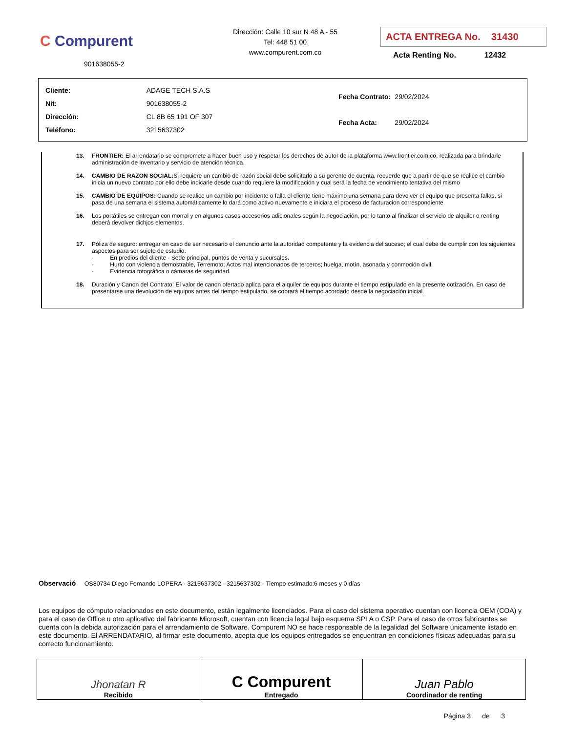C Compurent
901638055-2
Dirección: Calle 10 sur N 48 A - 55
Tel: 448 51 00
www.compurent.com.co
ACTA ENTREGA No. 31430
Acta Renting No. 12432
| Cliente: | ADAGE TECH S.A.S |
| Nit: | 901638055-2 |
| Dirección: | CL 8B 65 191 OF 307 |
| Teléfono: | 3215637302 |
| Fecha Contrato: | 29/02/2024 |
| Fecha Acta: | 29/02/2024 |
13. FRONTIER: El arrendatario se compromete a hacer buen uso y respetar los derechos de autor de la plataforma www.frontier.com.co, realizada para brindarle administración de inventario y servicio de atención técnica.
14. CAMBIO DE RAZON SOCIAL: Si requiere un cambio de razón social debe solicitarlo a su gerente de cuenta, recuerde que a partir de que se realice el cambio inicia un nuevo contrato por ello debe indicarle desde cuando requiere la modificación y cual será la fecha de vencimiento tentativa del mismo
15. CAMBIO DE EQUIPOS: Cuando se realice un cambio por incidente o falla el cliente tiene máximo una semana para devolver el equipo que presenta fallas, si pasa de una semana el sistema automáticamente lo dará como activo nuevamente e iniciara el proceso de facturacion correspondiente
16. Los portátiles se entregan con morral y en algunos casos accesorios adicionales según la negociación, por lo tanto al finalizar el servicio de alquiler o renting deberá devolver dichjos elementos.
17. Póliza de seguro: entregar en caso de ser necesario el denuncio ante la autoridad competente y la evidencia del suceso; el cual debe de cumplir con los siguientes aspectos para ser sujeto de estudio:
· En predios del cliente - Sede principal, puntos de venta y sucursales.
· Hurto con violencia demostrable, Terremoto; Actos mal intencionados de terceros; huelga, motín, asonada y conmoción civil.
· Evidencia fotográfica o cámaras de seguridad.
18. Duración y Canon del Contrato: El valor de canon ofertado aplica para el alquiler de equipos durante el tiempo estipulado en la presente cotización. En caso de presentarse una devolución de equipos antes del tiempo estipulado, se cobrará el tiempo acordado desde la negociación inicial.
Observació OS80734 Diego Fernando LOPERA - 3215637302 - 3215637302 - Tiempo estimado:6 meses y 0 días
Los equipos de cómputo relacionados en este documento, están legalmente licenciados. Para el caso del sistema operativo cuentan con licencia OEM (COA) y para el caso de Office u otro aplicativo del fabricante Microsoft, cuentan con licencia legal bajo esquema SPLA o CSP. Para el caso de otros fabricantes se cuenta con la debida autorización para el arrendamiento de Software. Compurent NO se hace responsable de la legalidad del Software únicamente listado en este documento. El ARRENDATARIO, al firmar este documento, acepta que los equipos entregados se encuentran en condiciones físicas adecuadas para su correcto funcionamiento.
| Jhonatan R Recibido | C Compurent Entregado | Juan Pablo Coordinador de renting |
Página 3 de 3